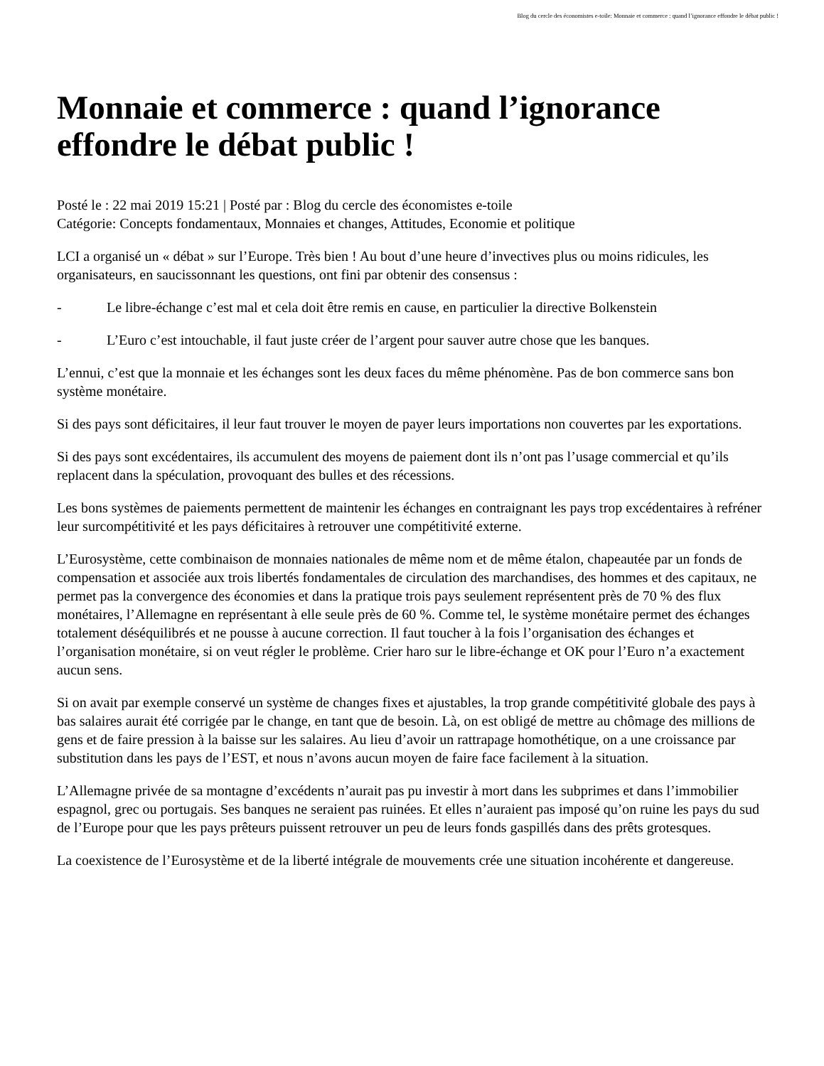Blog du cercle des économistes e-toile: Monnaie et commerce : quand l’ignorance effondre le débat public !
Monnaie et commerce : quand l’ignorance effondre le débat public !
Posté le : 22 mai 2019 15:21 | Posté par : Blog du cercle des économistes e-toile
Catégorie: Concepts fondamentaux, Monnaies et changes, Attitudes, Economie et politique
LCI a organisé un « débat » sur l’Europe. Très bien ! Au bout d’une heure d’invectives plus ou moins ridicules, les organisateurs, en saucissonnant les questions, ont fini par obtenir des consensus :
- Le libre-échange c’est mal et cela doit être remis en cause, en particulier la directive Bolkenstein
- L’Euro c’est intouchable, il faut juste créer de l’argent pour sauver autre chose que les banques.
L’ennui, c’est que la monnaie et les échanges sont les deux faces du même phénomène. Pas de bon commerce sans bon système monétaire.
Si des pays sont déficitaires, il leur faut trouver le moyen de payer leurs importations non couvertes par les exportations.
Si des pays sont excédentaires, ils accumulent des moyens de paiement dont ils n’ont pas l’usage commercial et qu’ils replacent dans la spéculation, provoquant des bulles et des récessions.
Les bons systèmes de paiements permettent de maintenir les échanges en contraignant les pays trop excédentaires à refréner leur surcompétitivité et les pays déficitaires à retrouver une compétitivité externe.
L’Eurosystème, cette combinaison de monnaies nationales de même nom et de même étalon, chapeautée par un fonds de compensation et associée aux trois libertés fondamentales de circulation des marchandises, des hommes et des capitaux, ne permet pas la convergence des économies et dans la pratique trois pays seulement représentent près de 70 % des flux monétaires, l’Allemagne en représentant à elle seule près de 60 %. Comme tel, le système monétaire permet des échanges totalement déséquilibrés et ne pousse à aucune correction. Il faut toucher à la fois l’organisation des échanges et l’organisation monétaire, si on veut régler le problème. Crier haro sur le libre-échange et OK pour l’Euro n’a exactement aucun sens.
Si on avait par exemple conservé un système de changes fixes et ajustables, la trop grande compétitivité globale des pays à bas salaires aurait été corrigée par le change, en tant que de besoin. Là, on est obligé de mettre au chômage des millions de gens et de faire pression à la baisse sur les salaires. Au lieu d’avoir un rattrapage homothétique, on a une croissance par substitution dans les pays de l’EST, et nous n’avons aucun moyen de faire face facilement à la situation.
L’Allemagne privée de sa montagne d’excédents n’aurait pas pu investir à mort dans les subprimes et dans l’immobilier espagnol, grec ou portugais. Ses banques ne seraient pas ruinées. Et elles n’auraient pas imposé qu’on ruine les pays du sud de l’Europe pour que les pays prêteurs puissent retrouver un peu de leurs fonds gaspillés dans des prêts grotesques.
La coexistence de l’Eurosystème et de la liberté intégrale de mouvements crée une situation incohérente et dangereuse.